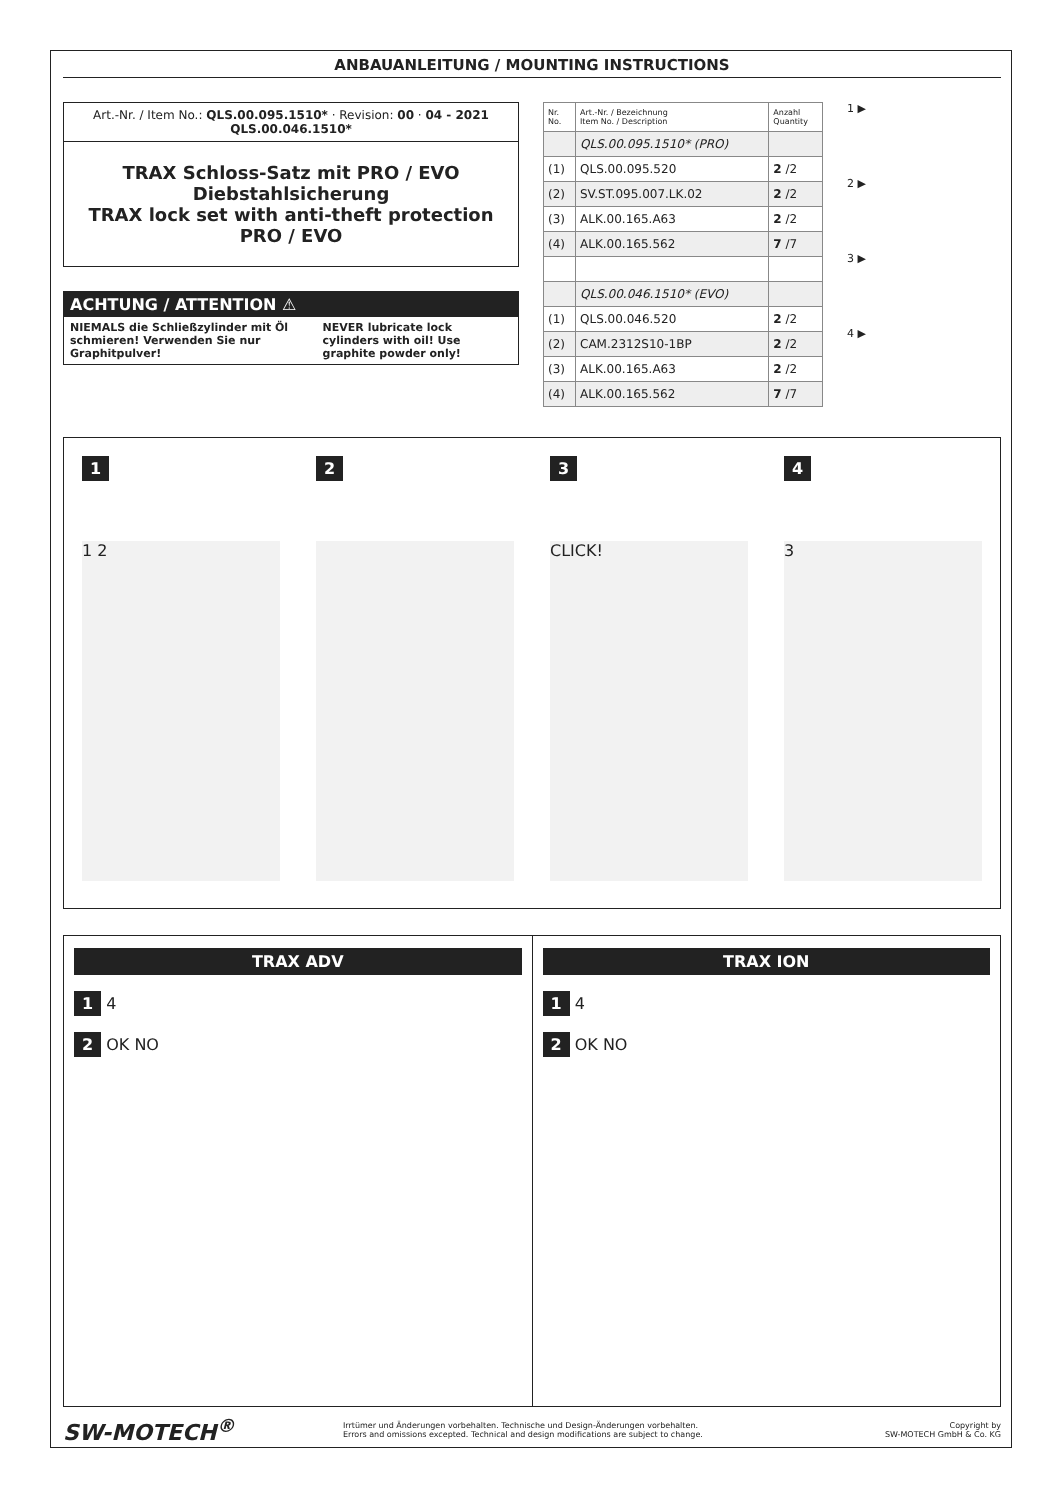ANBAUANLEITUNG / MOUNTING INSTRUCTIONS
Art.-Nr. / Item No.: QLS.00.095.1510* · Revision: 00 · 04 - 2021
QLS.00.046.1510*
TRAX Schloss-Satz mit PRO / EVO Diebstahlsicherung
TRAX lock set with anti-theft protection PRO / EVO
ACHTUNG / ATTENTION ⚠
NIEMALS die Schließzylinder mit Öl schmieren! Verwenden Sie nur Graphitpulver!
NEVER lubricate lock cylinders with oil! Use graphite powder only!
| Nr. No. | Art.-Nr. / Bezeichnung Item No. / Description | Anzahl Quantity |
| --- | --- | --- |
| | QLS.00.095.1510* (PRO) | |
| (1) | QLS.00.095.520 | 2 /2 |
| (2) | SV.ST.095.007.LK.02 | 2 /2 |
| (3) | ALK.00.165.A63 | 2 /2 |
| (4) | ALK.00.165.562 | 7 /7 |
| | QLS.00.046.1510* (EVO) | |
| (1) | QLS.00.046.520 | 2 /2 |
| (2) | CAM.2312S10-1BP | 2 /2 |
| (3) | ALK.00.165.A63 | 2 /2 |
| (4) | ALK.00.165.562 | 7 /7 |
1 ▶
2 ▶
3 ▶
4 ▶
1
1 2
2 3
CLICK!
4
3
TRAX ADV
1 4
2 OK NO
TRAX ION
1 4
2 OK NO
SW-MOTECH<sup>®</sup>
Irrtümer und Änderungen vorbehalten. Technische und Design-Änderungen vorbehalten.
Errors and omissions excepted. Technical and design modifications are subject to change.
Copyright by
SW-MOTECH GmbH & Co. KG